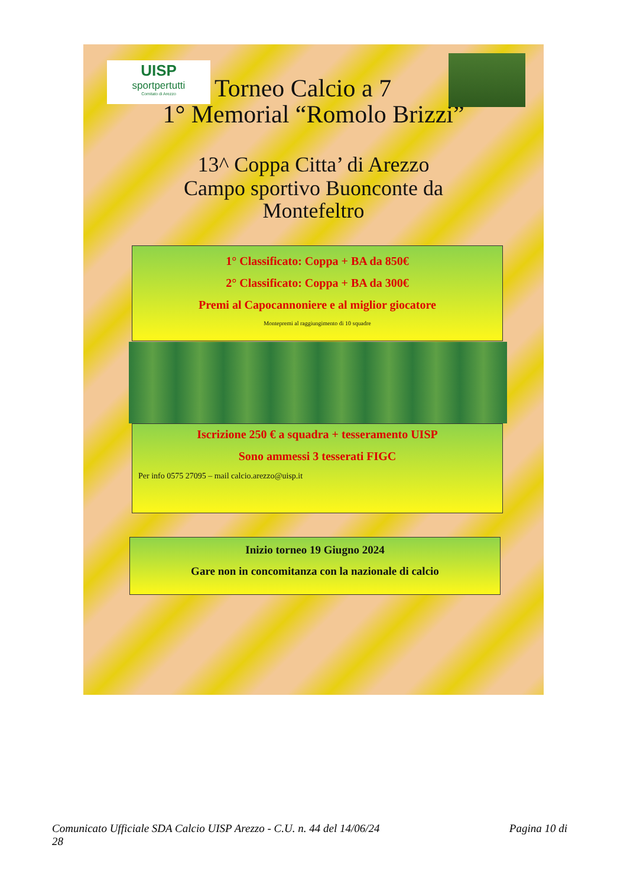UISP
sportpertutti
Comitato di Arezzo
Torneo Calcio a 7
1° Memorial “Romolo Brizzi”
13^ Coppa Citta’ di Arezzo
Campo sportivo Buonconte da
Montefeltro
1° Classificato: Coppa + BA da 850€
2° Classificato: Coppa + BA da 300€
Premi al Capocannoniere e al miglior giocatore
Montepremi al raggiungimento di 10 squadre
Iscrizione 250 € a squadra + tesseramento UISP
Sono ammessi 3 tesserati FIGC
Per info 0575 27095 – mail calcio.arezzo@uisp.it
Inizio torneo 19 Giugno 2024
Gare non in concomitanza con la nazionale di calcio
Comunicato Ufficiale SDA Calcio UISP Arezzo - C.U. n. 44 del 14/06/24 Pagina 10 di
28